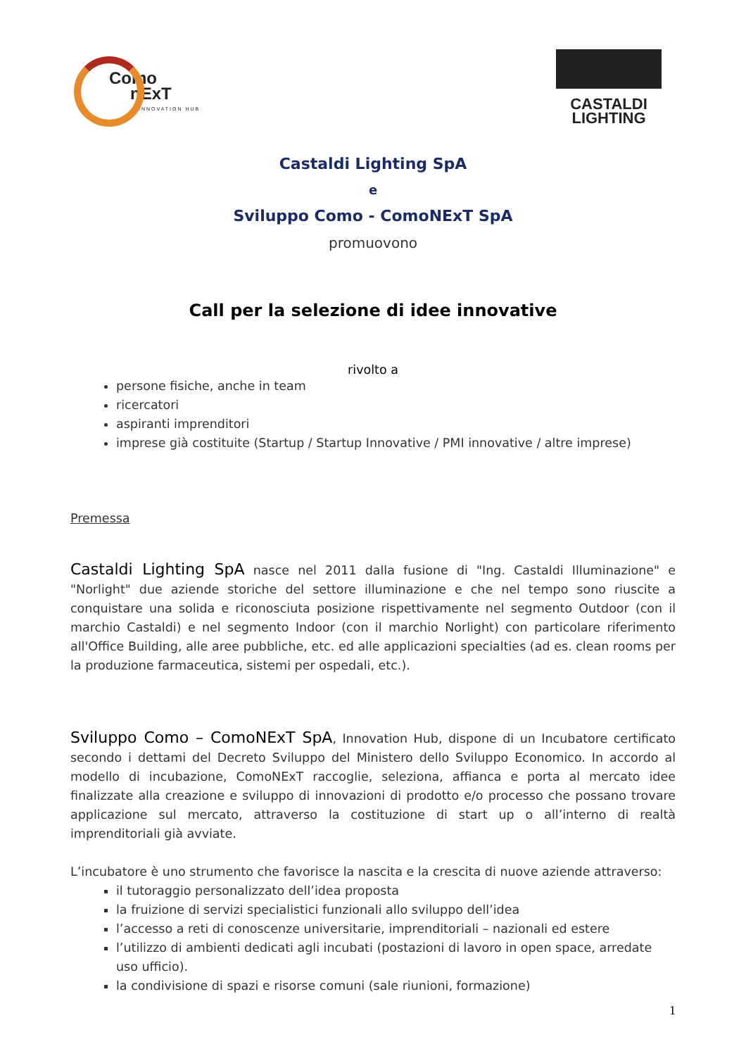Como
nExT
INNOVATION HUB
CASTALDI
LIGHTING
Castaldi Lighting SpA
e
Sviluppo Como - ComoNExT SpA
promuovono
Call per la selezione di idee innovative
rivolto a
persone fisiche, anche in team
ricercatori
aspiranti imprenditori
imprese già costituite (Startup / Startup Innovative / PMI innovative / altre imprese)
Premessa
Castaldi Lighting SpA nasce nel 2011 dalla fusione di "Ing. Castaldi Illuminazione" e "Norlight" due aziende storiche del settore illuminazione e che nel tempo sono riuscite a conquistare una solida e riconosciuta posizione rispettivamente nel segmento Outdoor (con il marchio Castaldi) e nel segmento Indoor (con il marchio Norlight) con particolare riferimento all'Office Building, alle aree pubbliche, etc. ed alle applicazioni specialties (ad es. clean rooms per la produzione farmaceutica, sistemi per ospedali, etc.).
Sviluppo Como – ComoNExT SpA, Innovation Hub, dispone di un Incubatore certificato secondo i dettami del Decreto Sviluppo del Ministero dello Sviluppo Economico. In accordo al modello di incubazione, ComoNExT raccoglie, seleziona, affianca e porta al mercato idee finalizzate alla creazione e sviluppo di innovazioni di prodotto e/o processo che possano trovare applicazione sul mercato, attraverso la costituzione di start up o all’interno di realtà imprenditoriali già avviate.
L’incubatore è uno strumento che favorisce la nascita e la crescita di nuove aziende attraverso:
il tutoraggio personalizzato dell’idea proposta
la fruizione di servizi specialistici funzionali allo sviluppo dell’idea
l’accesso a reti di conoscenze universitarie, imprenditoriali – nazionali ed estere
l’utilizzo di ambienti dedicati agli incubati (postazioni di lavoro in open space, arredate uso ufficio).
la condivisione di spazi e risorse comuni (sale riunioni, formazione)
1